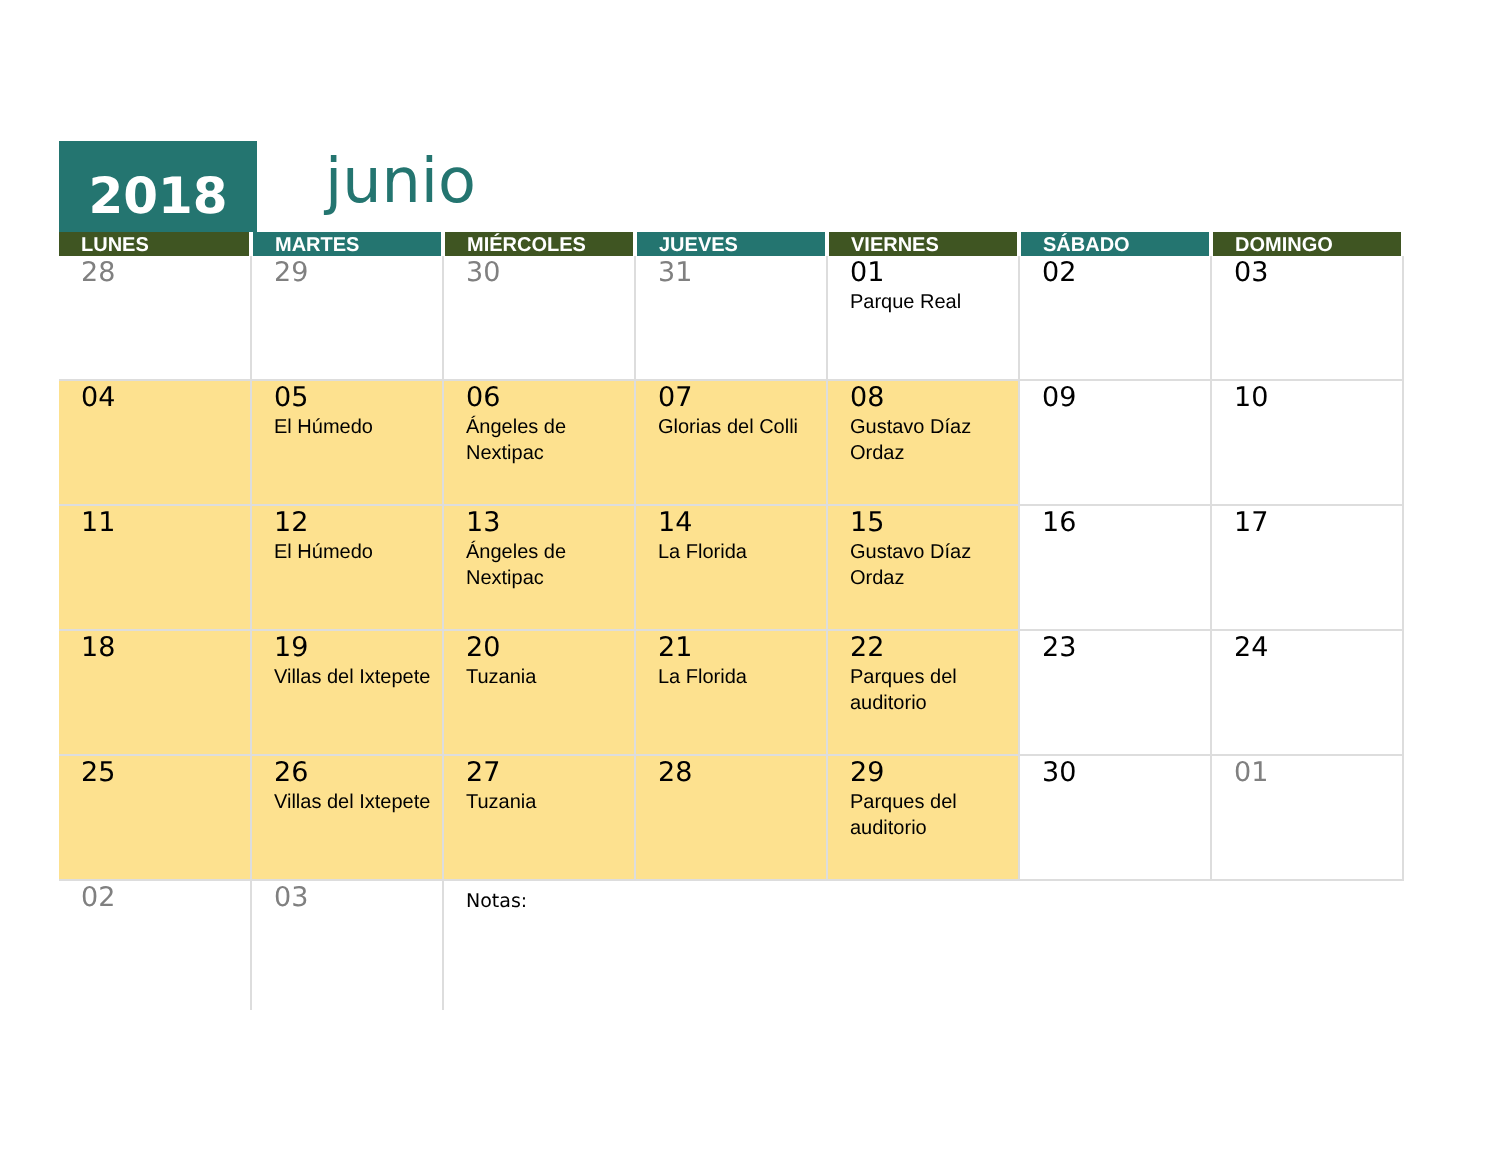2018
junio
| LUNES | MARTES | MIÉRCOLES | JUEVES | VIERNES | SÁBADO | DOMINGO |
| --- | --- | --- | --- | --- | --- | --- |
| 28 | 29 | 30 | 31 | 01 Parque Real | 02 | 03 |
| 04 | 05 El Húmedo | 06 Ángeles de Nextipac | 07 Glorias del Colli | 08 Gustavo Díaz Ordaz | 09 | 10 |
| 11 | 12 El Húmedo | 13 Ángeles de Nextipac | 14 La Florida | 15 Gustavo Díaz Ordaz | 16 | 17 |
| 18 | 19 Villas del Ixtepete | 20 Tuzania | 21 La Florida | 22 Parques del auditorio | 23 | 24 |
| 25 | 26 Villas del Ixtepete | 27 Tuzania | 28 | 29 Parques del auditorio | 30 | 01 |
| 02 | 03 | Notas: | | | | |